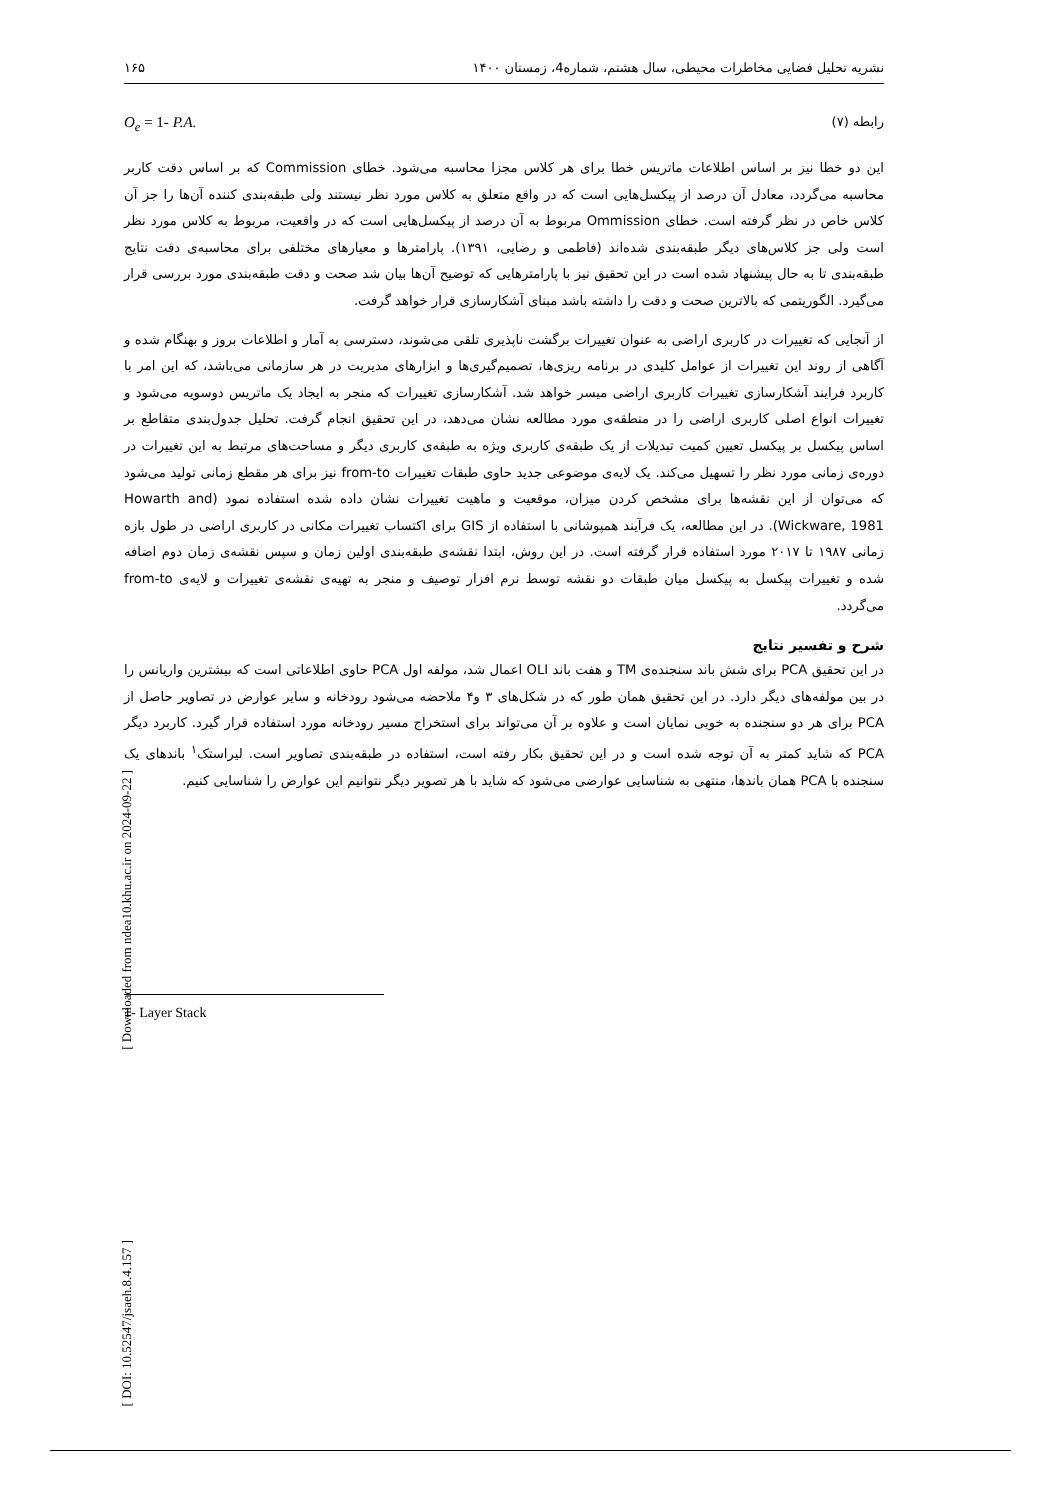نشریه تحلیل فضایی مخاطرات محیطی، سال هشتم، شماره4، زمستان ۱۴۰۰ ۱۶۵
رابطه (۷) O<sub>e</sub> = 1- P.A.
این دو خطا نیز بر اساس اطلاعات ماتریس خطا برای هر کلاس مجزا محاسبه می‌شود. خطای Commission که بر اساس دقت کاربر محاسبه می‌گردد، معادل آن درصد از پیکسل‌هایی است که در واقع متعلق به کلاس مورد نظر نیستند ولی طبقه‌بندی کننده آن‌ها را جز آن کلاس خاص در نظر گرفته است. خطای Ommission مربوط به آن درصد از پیکسل‌هایی است که در واقعیت، مربوط به کلاس مورد نظر است ولی جز کلاس‌های دیگر طبقه‌بندی شده‌اند (فاطمی و رضایی، ۱۳۹۱). پارامترها و معیارهای مختلفی برای محاسبه‌ی دقت نتایج طبقه‌بندی تا به حال پیشنهاد شده است در این تحقیق نیز با پارامترهایی که توضیح آن‌ها بیان شد صحت و دقت طبقه‌بندی مورد بررسی قرار می‌گیرد. الگوریتمی که بالاترین صحت و دقت را داشته باشد مبنای آشکارسازی قرار خواهد گرفت.
از آنجایی که تغییرات در کاربری اراضی به عنوان تغییرات برگشت ناپذیری تلقی می‌شوند، دسترسی به آمار و اطلاعات بروز و بهنگام شده و آگاهی از روند این تغییرات از عوامل کلیدی در برنامه ریزی‌ها، تصمیم‌گیری‌ها و ابزارهای مدیریت در هر سازمانی می‌باشد، که این امر با کاربرد فرایند آشکارسازی تغییرات کاربری اراضی میسر خواهد شد. آشکارسازی تغییرات که منجر به ایجاد یک ماتریس دوسویه می‌شود و تغییرات انواع اصلی کاربری اراضی را در منطقه‌ی مورد مطالعه نشان می‌دهد، در این تحقیق انجام گرفت. تحلیل جدول‌بندی متقاطع بر اساس پیکسل بر پیکسل تعیین کمیت تبدیلات از یک طبقه‌ی کاربری ویژه به طبقه‌ی کاربری دیگر و مساحت‌های مرتبط به این تغییرات در دوره‌ی زمانی مورد نظر را تسهیل می‌کند. یک لایه‌ی موضوعی جدید حاوی طبقات تغییرات from-to نیز برای هر مقطع زمانی تولید می‌شود که می‌توان از این نقشه‌ها برای مشخص کردن میزان، موقعیت و ماهیت تغییرات نشان داده شده استفاده نمود (Howarth and Wickware, 1981). در این مطالعه، یک فرآیند همپوشانی با استفاده از GIS برای اکتساب تغییرات مکانی در کاربری اراضی در طول بازه زمانی ۱۹۸۷ تا ۲۰۱۷ مورد استفاده قرار گرفته است. در این روش، ابتدا نقشه‌ی طبقه‌بندی اولین زمان و سپس نقشه‌ی زمان دوم اضافه شده و تغییرات پیکسل به پیکسل میان طبقات دو نقشه توسط نرم افزار توصیف و منجر به تهیه‌ی نقشه‌ی تغییرات و لایه‌ی from-to می‌گردد.
شرح و تفسیر نتایج
در این تحقیق PCA برای شش باند سنجنده‌ی TM و هفت باند OLI اعمال شد، مولفه اول PCA حاوی اطلاعاتی است که بیشترین واریانس را در بین مولفه‌های دیگر دارد. در این تحقیق همان طور که در شکل‌های ۳ و۴ ملاحضه می‌شود رودخانه و سایر عوارض در تصاویر حاصل از PCA برای هر دو سنجنده به خوبی نمایان است و علاوه بر آن می‌تواند برای استخراج مسیر رودخانه مورد استفاده قرار گیرد. کاربرد دیگر PCA که شاید کمتر به آن توجه شده است و در این تحقیق بکار رفته است، استفاده در طبقه‌بندی تصاویر است. لیراستک<sup>۱</sup> باندهای یک سنجنده با PCA همان باندها، منتهی به شناسایی عوارضی می‌شود که شاید با هر تصویر دیگر نتوانیم این عوارض را شناسایی کنیم.
1- Layer Stack
[ Downloaded from ndea10.khu.ac.ir on 2024-09-22 ]
[ DOI: 10.52547/jsaeh.8.4.157 ]